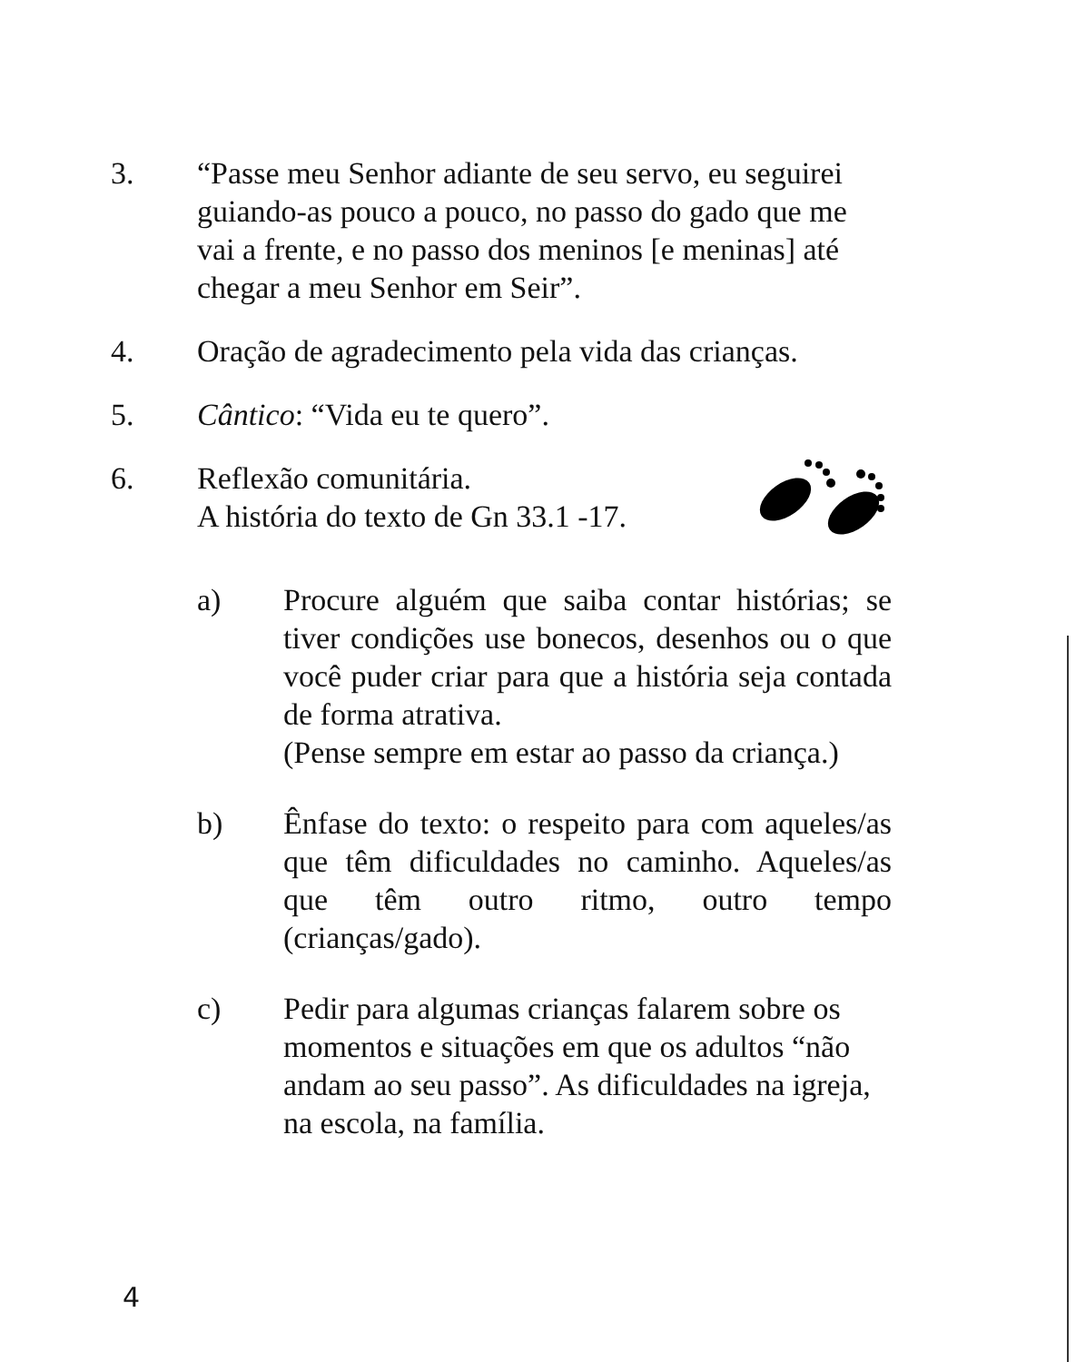3. “Passe meu Senhor adiante de seu servo, eu seguirei guiando-as pouco a pouco, no passo do gado que me vai a frente, e no passo dos meninos [e meninas] até chegar a meu Senhor em Seir”.
4. Oração de agradecimento pela vida das crianças.
5. Cântico: “Vida eu te quero”.
6. Reflexão comunitária.
A história do texto de Gn 33.1 -17.
a) Procure alguém que saiba contar histórias; se tiver condições use bonecos, desenhos ou o que você puder criar para que a história seja contada de forma atrativa.
(Pense sempre em estar ao passo da criança.)
b) Ênfase do texto: o respeito para com aqueles/as que têm dificuldades no caminho. Aqueles/as que têm outro ritmo, outro tempo (crianças/gado).
c) Pedir para algumas crianças falarem sobre os momentos e situações em que os adultos “não andam ao seu passo”. As dificuldades na igreja, na escola, na família.
4